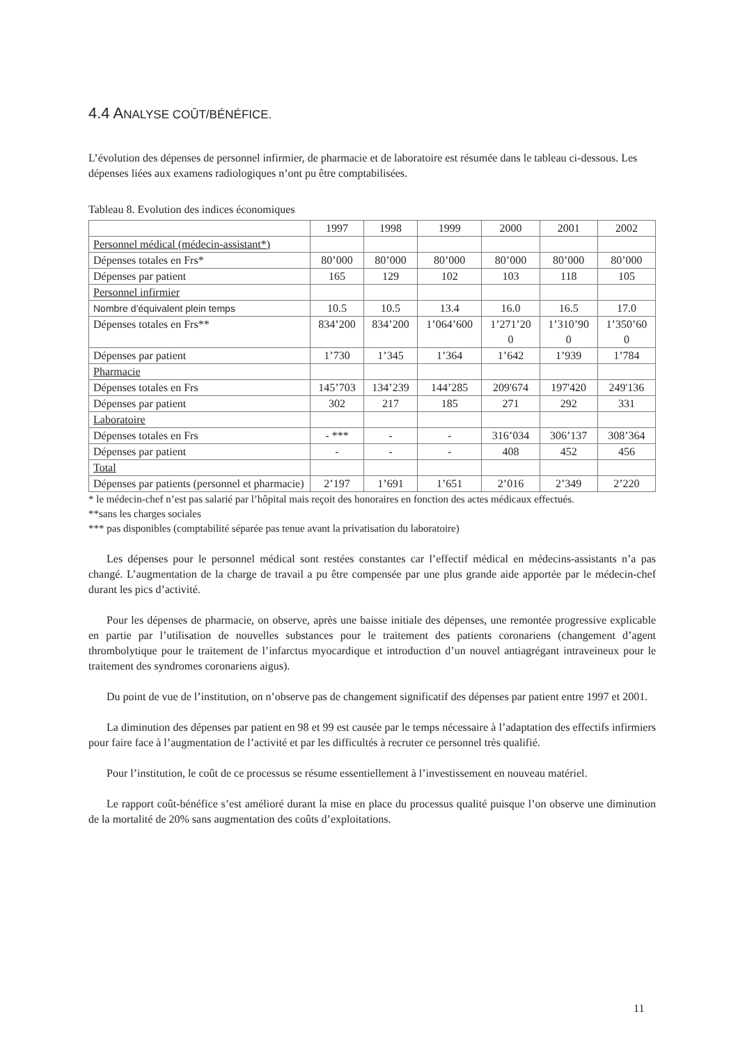4.4 ANALYSE COÛT/BÉNÉFICE.
L’évolution des dépenses de personnel infirmier, de pharmacie et de laboratoire est résumée dans le tableau ci-dessous. Les dépenses liées aux examens radiologiques n’ont pu être comptabilisées.
Tableau 8. Evolution des indices économiques
| | 1997 | 1998 | 1999 | 2000 | 2001 | 2002 |
| Personnel médical (médecin-assistant*) | | | | | | |
| Dépenses totales en Frs* | 80’000 | 80’000 | 80’000 | 80’000 | 80’000 | 80’000 |
| Dépenses par patient | 165 | 129 | 102 | 103 | 118 | 105 |
| Personnel infirmier | | | | | | |
| Nombre d’équivalent plein temps | 10.5 | 10.5 | 13.4 | 16.0 | 16.5 | 17.0 |
| Dépenses totales en Frs** | 834’200 | 834’200 | 1’064’600 | 1’271’20 0 | 1’310’90 0 | 1’350’60 0 |
| Dépenses par patient | 1’730 | 1’345 | 1’364 | 1’642 | 1’939 | 1’784 |
| Pharmacie | | | | | | |
| Dépenses totales en Frs | 145’703 | 134’239 | 144’285 | 209'674 | 197'420 | 249'136 |
| Dépenses par patient | 302 | 217 | 185 | 271 | 292 | 331 |
| Laboratoire | | | | | | |
| Dépenses totales en Frs | - *** | - | - | 316’034 | 306’137 | 308’364 |
| Dépenses par patient | - | - | - | 408 | 452 | 456 |
| Total | | | | | | |
| Dépenses par patients (personnel et pharmacie) | 2’197 | 1’691 | 1’651 | 2’016 | 2’349 | 2’220 |
* le médecin-chef n’est pas salarié par l’hôpital mais reçoit des honoraires en fonction des actes médicaux effectués.
**sans les charges sociales
*** pas disponibles (comptabilité séparée pas tenue avant la privatisation du laboratoire)
Les dépenses pour le personnel médical sont restées constantes car l’effectif médical en médecins-assistants n’a pas changé. L’augmentation de la charge de travail a pu être compensée par une plus grande aide apportée par le médecin-chef durant les pics d’activité.
Pour les dépenses de pharmacie, on observe, après une baisse initiale des dépenses, une remontée progressive explicable en partie par l’utilisation de nouvelles substances pour le traitement des patients coronariens (changement d’agent thrombolytique pour le traitement de l’infarctus myocardique et introduction d’un nouvel antiagrégant intraveineux pour le traitement des syndromes coronariens aigus).
Du point de vue de l’institution, on n’observe pas de changement significatif des dépenses par patient entre 1997 et 2001.
La diminution des dépenses par patient en 98 et 99 est causée par le temps nécessaire à l’adaptation des effectifs infirmiers pour faire face à l’augmentation de l’activité et par les difficultés à recruter ce personnel très qualifié.
Pour l’institution, le coût de ce processus se résume essentiellement à l’investissement en nouveau matériel.
Le rapport coût-bénéfice s’est amélioré durant la mise en place du processus qualité puisque l’on observe une diminution de la mortalité de 20% sans augmentation des coûts d’exploitations.
11